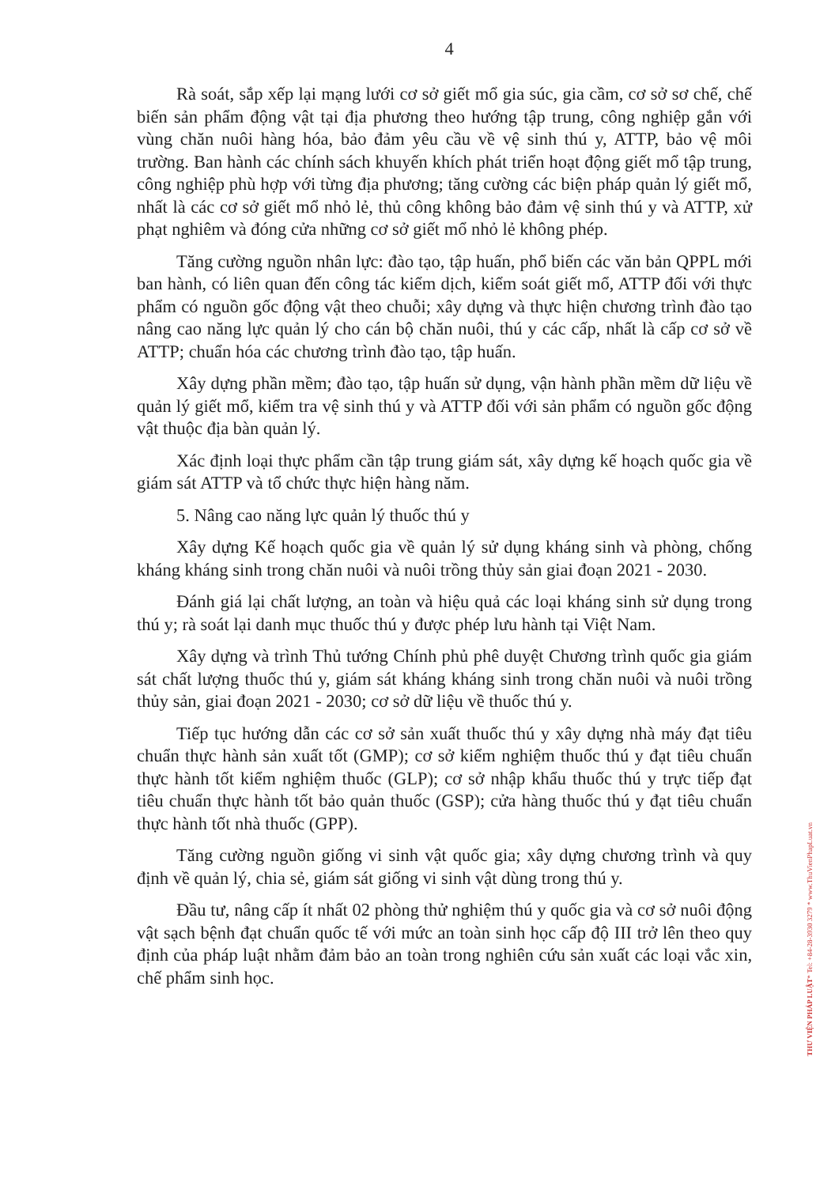4
Rà soát, sắp xếp lại mạng lưới cơ sở giết mổ gia súc, gia cầm, cơ sở sơ chế, chế biến sản phẩm động vật tại địa phương theo hướng tập trung, công nghiệp gắn với vùng chăn nuôi hàng hóa, bảo đảm yêu cầu về vệ sinh thú y, ATTP, bảo vệ môi trường. Ban hành các chính sách khuyến khích phát triển hoạt động giết mổ tập trung, công nghiệp phù hợp với từng địa phương; tăng cường các biện pháp quản lý giết mổ, nhất là các cơ sở giết mổ nhỏ lẻ, thủ công không bảo đảm vệ sinh thú y và ATTP, xử phạt nghiêm và đóng cửa những cơ sở giết mổ nhỏ lẻ không phép.
Tăng cường nguồn nhân lực: đào tạo, tập huấn, phổ biến các văn bản QPPL mới ban hành, có liên quan đến công tác kiểm dịch, kiểm soát giết mổ, ATTP đối với thực phẩm có nguồn gốc động vật theo chuỗi; xây dựng và thực hiện chương trình đào tạo nâng cao năng lực quản lý cho cán bộ chăn nuôi, thú y các cấp, nhất là cấp cơ sở về ATTP; chuẩn hóa các chương trình đào tạo, tập huấn.
Xây dựng phần mềm; đào tạo, tập huấn sử dụng, vận hành phần mềm dữ liệu về quản lý giết mổ, kiểm tra vệ sinh thú y và ATTP đối với sản phẩm có nguồn gốc động vật thuộc địa bàn quản lý.
Xác định loại thực phẩm cần tập trung giám sát, xây dựng kế hoạch quốc gia về giám sát ATTP và tổ chức thực hiện hàng năm.
5. Nâng cao năng lực quản lý thuốc thú y
Xây dựng Kế hoạch quốc gia về quản lý sử dụng kháng sinh và phòng, chống kháng kháng sinh trong chăn nuôi và nuôi trồng thủy sản giai đoạn 2021 - 2030.
Đánh giá lại chất lượng, an toàn và hiệu quả các loại kháng sinh sử dụng trong thú y; rà soát lại danh mục thuốc thú y được phép lưu hành tại Việt Nam.
Xây dựng và trình Thủ tướng Chính phủ phê duyệt Chương trình quốc gia giám sát chất lượng thuốc thú y, giám sát kháng kháng sinh trong chăn nuôi và nuôi trồng thủy sản, giai đoạn 2021 - 2030; cơ sở dữ liệu về thuốc thú y.
Tiếp tục hướng dẫn các cơ sở sản xuất thuốc thú y xây dựng nhà máy đạt tiêu chuẩn thực hành sản xuất tốt (GMP); cơ sở kiểm nghiệm thuốc thú y đạt tiêu chuẩn thực hành tốt kiểm nghiệm thuốc (GLP); cơ sở nhập khẩu thuốc thú y trực tiếp đạt tiêu chuẩn thực hành tốt bảo quản thuốc (GSP); cửa hàng thuốc thú y đạt tiêu chuẩn thực hành tốt nhà thuốc (GPP).
Tăng cường nguồn giống vi sinh vật quốc gia; xây dựng chương trình và quy định về quản lý, chia sẻ, giám sát giống vi sinh vật dùng trong thú y.
Đầu tư, nâng cấp ít nhất 02 phòng thử nghiệm thú y quốc gia và cơ sở nuôi động vật sạch bệnh đạt chuẩn quốc tế với mức an toàn sinh học cấp độ III trở lên theo quy định của pháp luật nhằm đảm bảo an toàn trong nghiên cứu sản xuất các loại vắc xin, chế phẩm sinh học.
THƯ VIỆN PHÁP LUẬT* Tel: +84-28-3930 3279 * www.ThuVienPhapLuat.vn